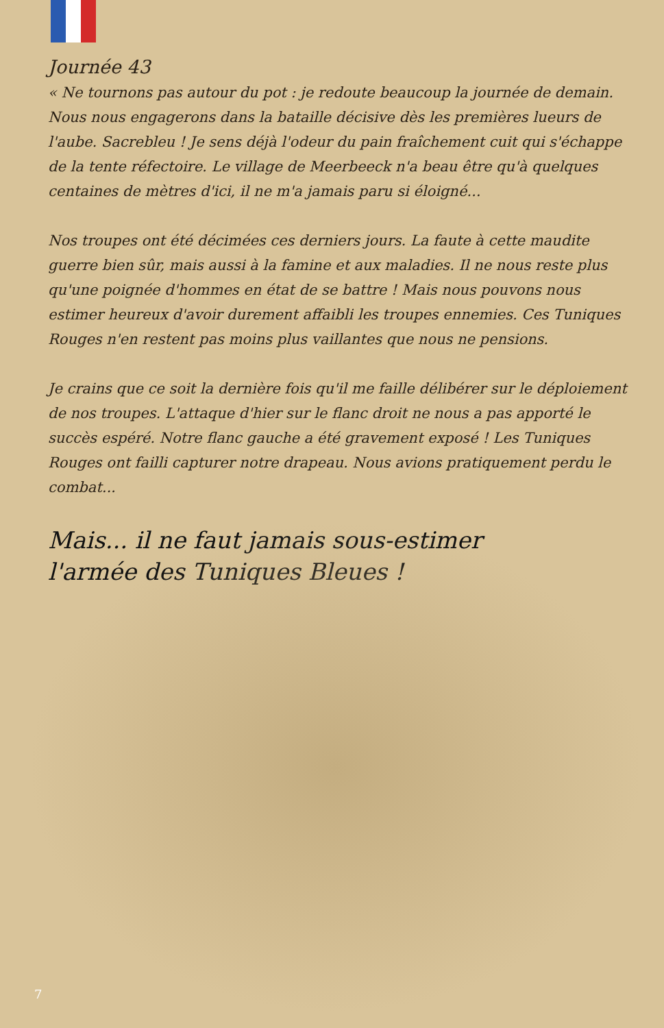Journée 43
« Ne tournons pas autour du pot : je redoute beaucoup la journée de demain. Nous nous engagerons dans la bataille décisive dès les premières lueurs de l'aube. Sacrebleu ! Je sens déjà l'odeur du pain fraîchement cuit qui s'échappe de la tente réfectoire. Le village de Meerbeeck n'a beau être qu'à quelques centaines de mètres d'ici, il ne m'a jamais paru si éloigné...
Nos troupes ont été décimées ces derniers jours. La faute à cette maudite guerre bien sûr, mais aussi à la famine et aux maladies. Il ne nous reste plus qu'une poignée d'hommes en état de se battre ! Mais nous pouvons nous estimer heureux d'avoir durement affaibli les troupes ennemies. Ces Tuniques Rouges n'en restent pas moins plus vaillantes que nous ne pensions.
Je crains que ce soit la dernière fois qu'il me faille délibérer sur le déploiement de nos troupes. L'attaque d'hier sur le flanc droit ne nous a pas apporté le succès espéré. Notre flanc gauche a été gravement exposé ! Les Tuniques Rouges ont failli capturer notre drapeau. Nous avions pratiquement perdu le combat...
Mais... il ne faut jamais sous-estimer
l'armée des Tuniques Bleues !
7